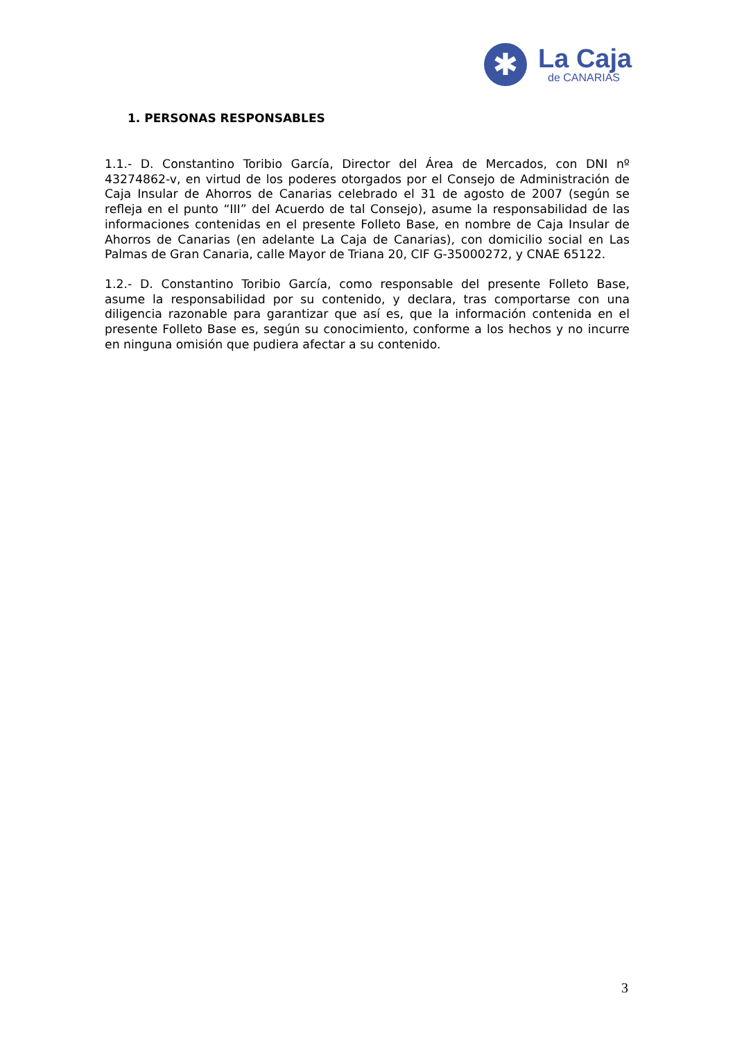✱
La Caja
de CANARIAS
1. PERSONAS RESPONSABLES
1.1.- D. Constantino Toribio García, Director del Área de Mercados, con DNI nº 43274862-v, en virtud de los poderes otorgados por el Consejo de Administración de Caja Insular de Ahorros de Canarias celebrado el 31 de agosto de 2007 (según se refleja en el punto “III” del Acuerdo de tal Consejo), asume la responsabilidad de las informaciones contenidas en el presente Folleto Base, en nombre de Caja Insular de Ahorros de Canarias (en adelante La Caja de Canarias), con domicilio social en Las Palmas de Gran Canaria, calle Mayor de Triana 20, CIF G-35000272, y CNAE 65122.
1.2.- D. Constantino Toribio García, como responsable del presente Folleto Base, asume la responsabilidad por su contenido, y declara, tras comportarse con una diligencia razonable para garantizar que así es, que la información contenida en el presente Folleto Base es, según su conocimiento, conforme a los hechos y no incurre en ninguna omisión que pudiera afectar a su contenido.
3